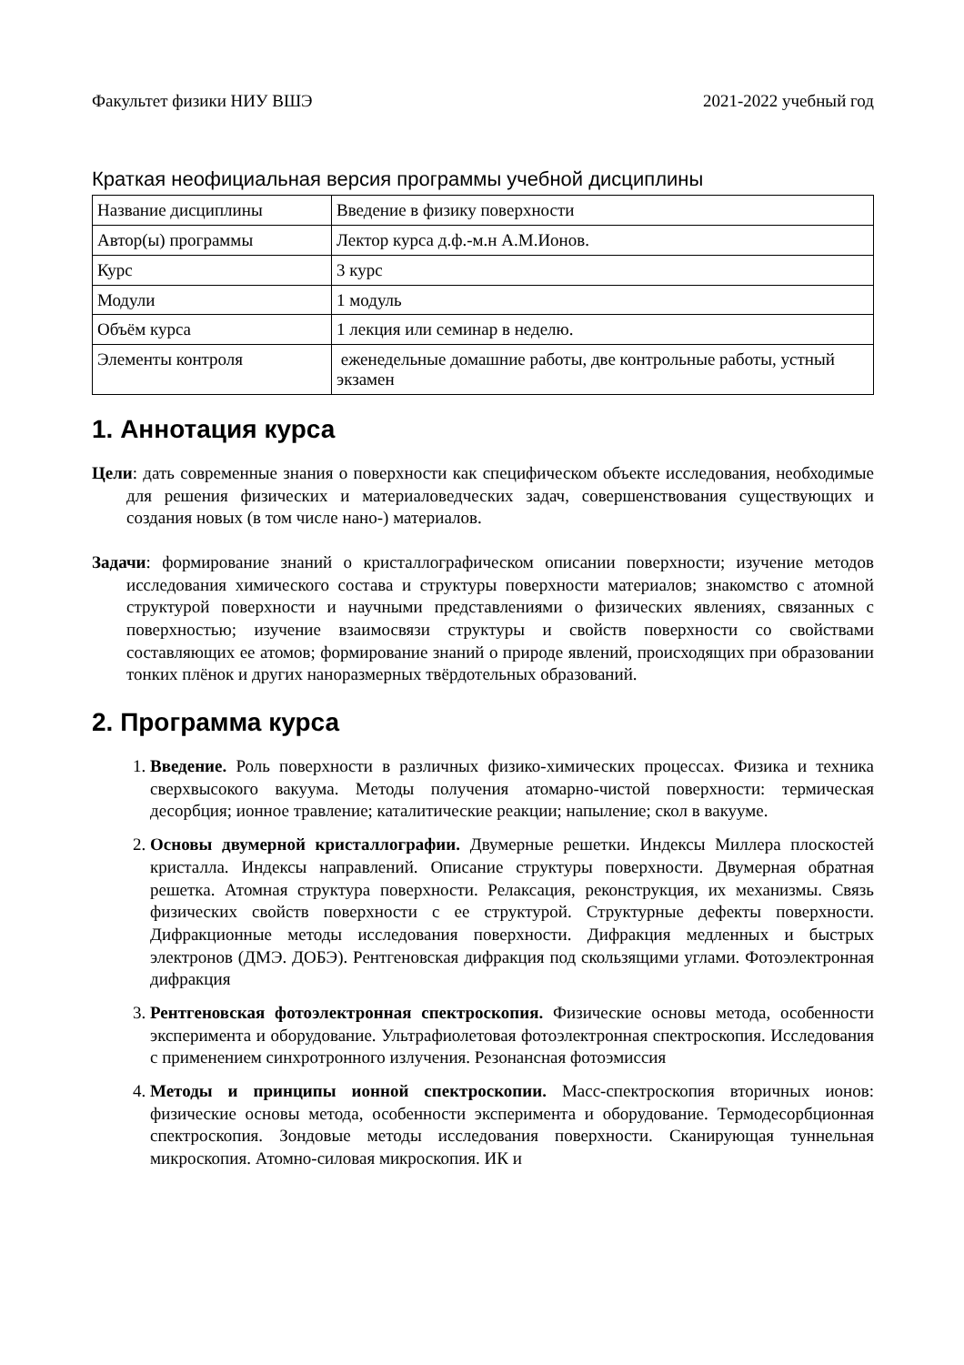Факультет физики НИУ ВШЭ 2021-2022 учебный год
Краткая неофициальная версия программы учебной дисциплины
| Название дисциплины | Введение в физику поверхности |
| Автор(ы) программы | Лектор курса д.ф.-м.н А.М.Ионов. |
| Курс | 3 курс |
| Модули | 1 модуль |
| Объём курса | 1 лекция или семинар в неделю. |
| Элементы контроля | еженедельные домашние работы, две контрольные работы, устный экзамен |
1. Аннотация курса
Цели: дать современные знания о поверхности как специфическом объекте исследования, необходимые для решения физических и материаловедческих задач, совершенствования существующих и создания новых (в том числе нано-) материалов.
Задачи: формирование знаний о кристаллографическом описании поверхности; изучение методов исследования химического состава и структуры поверхности материалов; знакомство с атомной структурой поверхности и научными представлениями о физических явлениях, связанных с поверхностью; изучение взаимосвязи структуры и свойств поверхности со свойствами составляющих ее атомов; формирование знаний о природе явлений, происходящих при образовании тонких плёнок и других наноразмерных твёрдотельных образований.
2. Программа курса
1. Введение. Роль поверхности в различных физико-химических процессах. Физика и техника сверхвысокого вакуума. Методы получения атомарно-чистой поверхности: термическая десорбция; ионное травление; каталитические реакции; напыление; скол в вакууме.
2. Основы двумерной кристаллографии. Двумерные решетки. Индексы Миллера плоскостей кристалла. Индексы направлений. Описание структуры поверхности. Двумерная обратная решетка. Атомная структура поверхности. Релаксация, реконструкция, их механизмы. Связь физических свойств поверхности с ее структурой. Структурные дефекты поверхности. Дифракционные методы исследования поверхности. Дифракция медленных и быстрых электронов (ДМЭ. ДОБЭ). Рентгеновская дифракция под скользящими углами. Фотоэлектронная дифракция
3. Рентгеновская фотоэлектронная спектроскопия. Физические основы метода, особенности эксперимента и оборудование. Ультрафиолетовая фотоэлектронная спектроскопия. Исследования с применением синхротронного излучения. Резонансная фотоэмиссия
4. Методы и принципы ионной спектроскопии. Масс-спектроскопия вторичных ионов: физические основы метода, особенности эксперимента и оборудование. Термодесорбционная спектроскопия. Зондовые методы исследования поверхности. Сканирующая туннельная микроскопия. Атомно-силовая микроскопия. ИК и